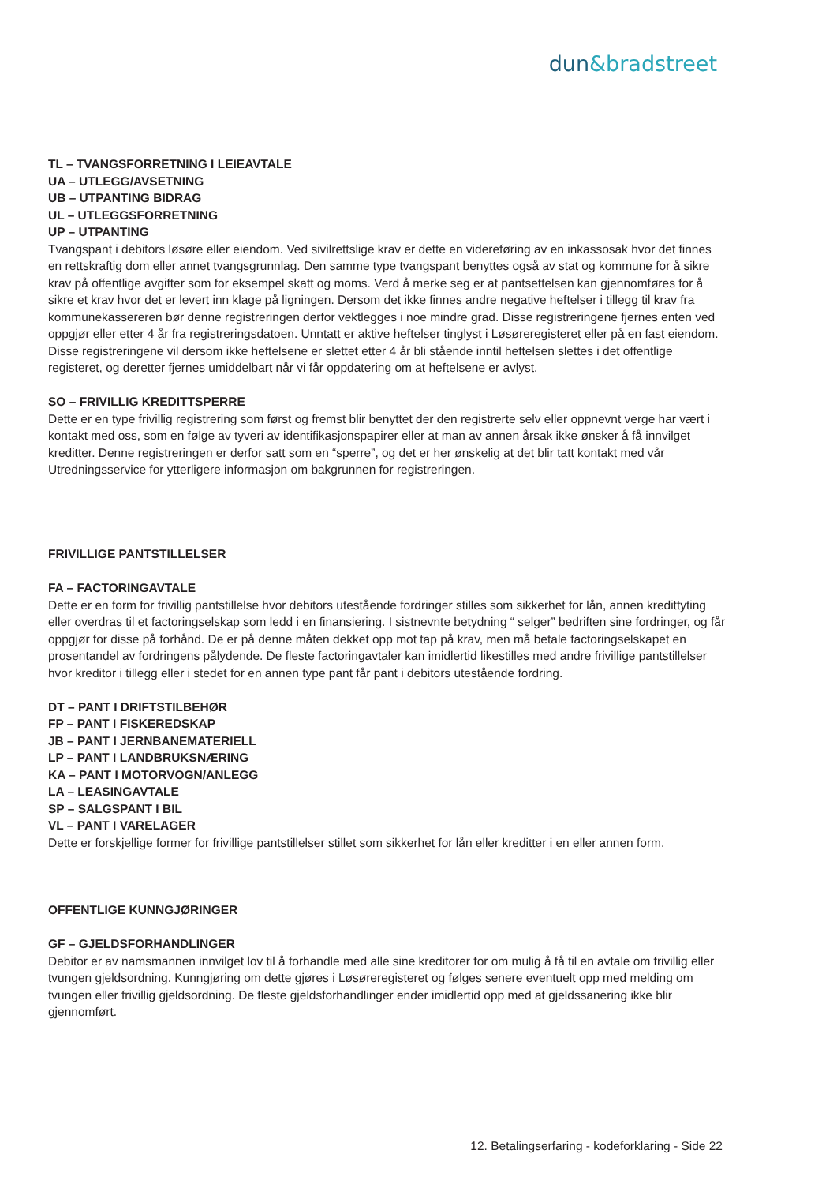dun&bradstreet
TL – TVANGSFORRETNING I LEIEAVTALE
UA – UTLEGG/AVSETNING
UB – UTPANTING BIDRAG
UL – UTLEGGSFORRETNING
UP – UTPANTING
Tvangspant i debitors løsøre eller eiendom. Ved sivilrettslige krav er dette en videreføring av en inkassosak hvor det finnes en rettskraftig dom eller annet tvangsgrunnlag. Den samme type tvangspant benyttes også av stat og kommune for å sikre krav på offentlige avgifter som for eksempel skatt og moms. Verd å merke seg er at pantsettelsen kan gjennomføres for å sikre et krav hvor det er levert inn klage på ligningen. Dersom det ikke finnes andre negative heftelser i tillegg til krav fra kommunekassereren bør denne registreringen derfor vektlegges i noe mindre grad. Disse registreringene fjernes enten ved oppgjør eller etter 4 år fra registreringsdatoen. Unntatt er aktive heftelser tinglyst i Løsøreregisteret eller på en fast eiendom. Disse registreringene vil dersom ikke heftelsene er slettet etter 4 år bli stående inntil heftelsen slettes i det offentlige registeret, og deretter fjernes umiddelbart når vi får oppdatering om at heftelsene er avlyst.
SO – FRIVILLIG KREDITTSPERRE
Dette er en type frivillig registrering som først og fremst blir benyttet der den registrerte selv eller oppnevnt verge har vært i kontakt med oss, som en følge av tyveri av identifikasjonspapirer eller at man av annen årsak ikke ønsker å få innvilget kreditter. Denne registreringen er derfor satt som en “sperre”, og det er her ønskelig at det blir tatt kontakt med vår Utredningsservice for ytterligere informasjon om bakgrunnen for registreringen.
FRIVILLIGE PANTSTILLELSER
FA – FACTORINGAVTALE
Dette er en form for frivillig pantstillelse hvor debitors utestående fordringer stilles som sikkerhet for lån, annen kredittyting eller overdras til et factoringselskap som ledd i en finansiering. I sistnevnte betydning “ selger” bedriften sine fordringer, og får oppgjør for disse på forhånd. De er på denne måten dekket opp mot tap på krav, men må betale factoringselskapet en prosentandel av fordringens pålydende. De fleste factoringavtaler kan imidlertid likestilles med andre frivillige pantstillelser hvor kreditor i tillegg eller i stedet for en annen type pant får pant i debitors utestående fordring.
DT – PANT I DRIFTSTILBEHØR
FP – PANT I FISKEREDSKAP
JB – PANT I JERNBANEMATERIELL
LP – PANT I LANDBRUKSNÆRING
KA – PANT I MOTORVOGN/ANLEGG
LA – LEASINGAVTALE
SP – SALGSPANT I BIL
VL – PANT I VARELAGER
Dette er forskjellige former for frivillige pantstillelser stillet som sikkerhet for lån eller kreditter i en eller annen form.
OFFENTLIGE KUNNGJØRINGER
GF – GJELDSFORHANDLINGER
Debitor er av namsmannen innvilget lov til å forhandle med alle sine kreditorer for om mulig å få til en avtale om frivillig eller tvungen gjeldsordning. Kunngjøring om dette gjøres i Løsøreregisteret og følges senere eventuelt opp med melding om tvungen eller frivillig gjeldsordning. De fleste gjeldsforhandlinger ender imidlertid opp med at gjeldssanering ikke blir gjennomført.
12. Betalingserfaring - kodeforklaring - Side 22